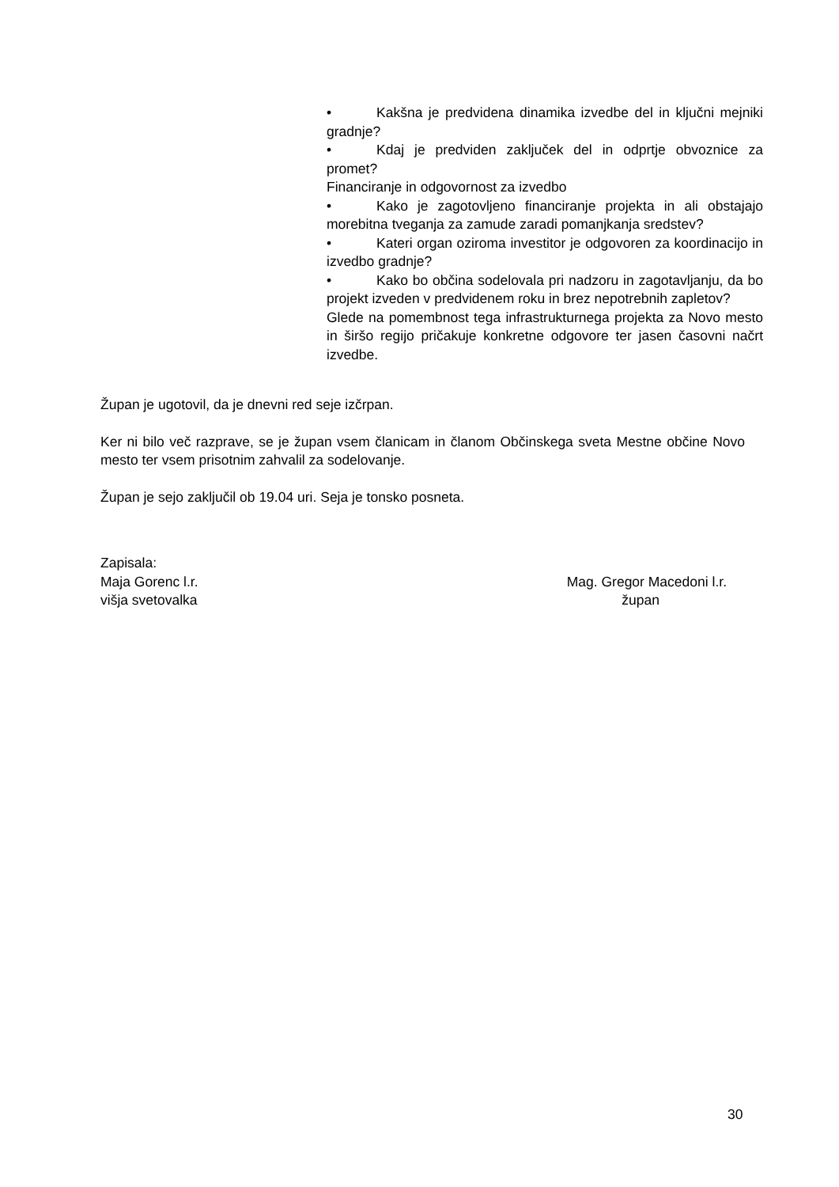• Kakšna je predvidena dinamika izvedbe del in ključni mejniki gradnje?
• Kdaj je predviden zaključek del in odprtje obvoznice za promet?
Financiranje in odgovornost za izvedbo
• Kako je zagotovljeno financiranje projekta in ali obstajajo morebitna tveganja za zamude zaradi pomanjkanja sredstev?
• Kateri organ oziroma investitor je odgovoren za koordinacijo in izvedbo gradnje?
• Kako bo občina sodelovala pri nadzoru in zagotavljanju, da bo projekt izveden v predvidenem roku in brez nepotrebnih zapletov?
Glede na pomembnost tega infrastrukturnega projekta za Novo mesto in širšo regijo pričakuje konkretne odgovore ter jasen časovni načrt izvedbe.
Župan je ugotovil, da je dnevni red seje izčrpan.
Ker ni bilo več razprave, se je župan vsem članicam in članom Občinskega sveta Mestne občine Novo mesto ter vsem prisotnim zahvalil za sodelovanje.
Župan je sejo zaključil ob 19.04 uri. Seja je tonsko posneta.
Zapisala:
Maja Gorenc l.r. Mag. Gregor Macedoni l.r.
višja svetovalka župan
30